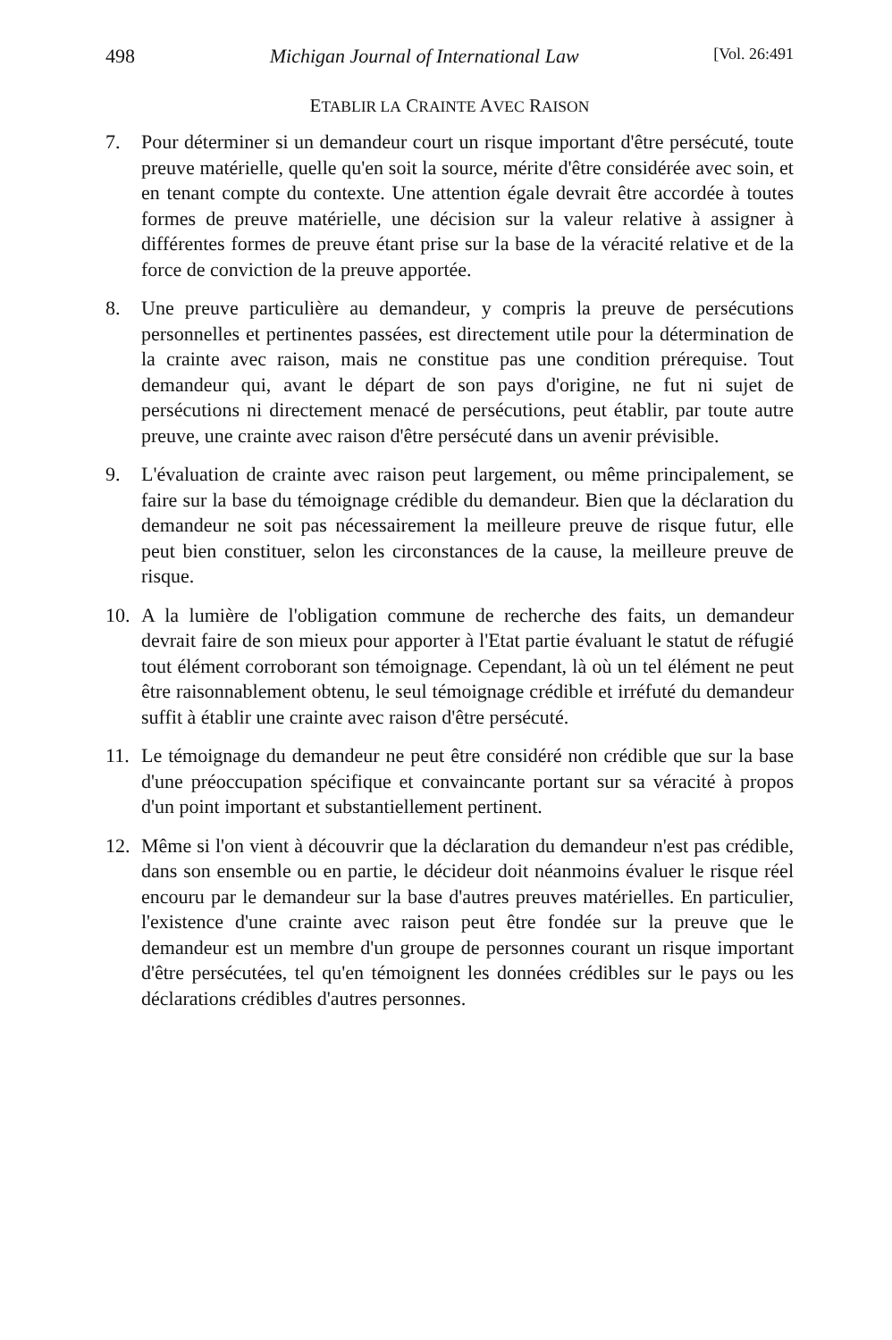498 Michigan Journal of International Law [Vol. 26:491
ETABLIR LA CRAINTE AVEC RAISON
7. Pour déterminer si un demandeur court un risque important d'être persécuté, toute preuve matérielle, quelle qu'en soit la source, mérite d'être considérée avec soin, et en tenant compte du contexte. Une attention égale devrait être accordée à toutes formes de preuve matérielle, une décision sur la valeur relative à assigner à différentes formes de preuve étant prise sur la base de la véracité relative et de la force de conviction de la preuve apportée.
8. Une preuve particulière au demandeur, y compris la preuve de persécutions personnelles et pertinentes passées, est directement utile pour la détermination de la crainte avec raison, mais ne constitue pas une condition prérequise. Tout demandeur qui, avant le départ de son pays d'origine, ne fut ni sujet de persécutions ni directement menacé de persécutions, peut établir, par toute autre preuve, une crainte avec raison d'être persécuté dans un avenir prévisible.
9. L'évaluation de crainte avec raison peut largement, ou même principalement, se faire sur la base du témoignage crédible du demandeur. Bien que la déclaration du demandeur ne soit pas nécessairement la meilleure preuve de risque futur, elle peut bien constituer, selon les circonstances de la cause, la meilleure preuve de risque.
10. A la lumière de l'obligation commune de recherche des faits, un demandeur devrait faire de son mieux pour apporter à l'Etat partie évaluant le statut de réfugié tout élément corroborant son témoignage. Cependant, là où un tel élément ne peut être raisonnablement obtenu, le seul témoignage crédible et irréfuté du demandeur suffit à établir une crainte avec raison d'être persécuté.
11. Le témoignage du demandeur ne peut être considéré non crédible que sur la base d'une préoccupation spécifique et convaincante portant sur sa véracité à propos d'un point important et substantiellement pertinent.
12. Même si l'on vient à découvrir que la déclaration du demandeur n'est pas crédible, dans son ensemble ou en partie, le décideur doit néanmoins évaluer le risque réel encouru par le demandeur sur la base d'autres preuves matérielles. En particulier, l'existence d'une crainte avec raison peut être fondée sur la preuve que le demandeur est un membre d'un groupe de personnes courant un risque important d'être persécutées, tel qu'en témoignent les données crédibles sur le pays ou les déclarations crédibles d'autres personnes.